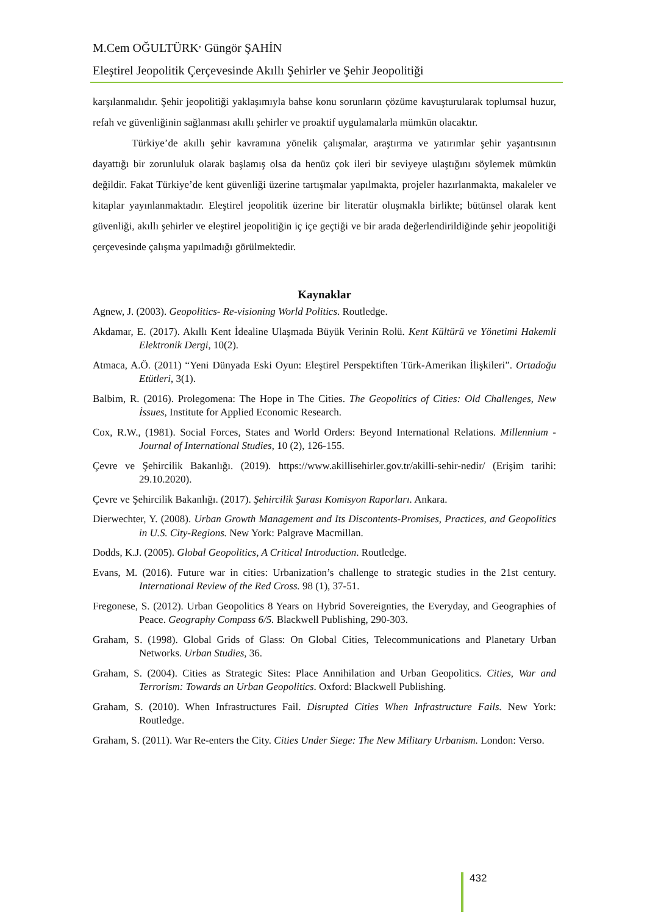M.Cem OĞULTÜRK<sup>,</sup> Güngör ŞAHİN
Eleştirel Jeopolitik Çerçevesinde Akıllı Şehirler ve Şehir Jeopolitiği
karşılanmalıdır. Şehir jeopolitiği yaklaşımıyla bahse konu sorunların çözüme kavuşturularak toplumsal huzur, refah ve güvenliğinin sağlanması akıllı şehirler ve proaktif uygulamalarla mümkün olacaktır.
Türkiye’de akıllı şehir kavramına yönelik çalışmalar, araştırma ve yatırımlar şehir yaşantısının dayattığı bir zorunluluk olarak başlamış olsa da henüz çok ileri bir seviyeye ulaştığını söylemek mümkün değildir. Fakat Türkiye’de kent güvenliği üzerine tartışmalar yapılmakta, projeler hazırlanmakta, makaleler ve kitaplar yayınlanmaktadır. Eleştirel jeopolitik üzerine bir literatür oluşmakla birlikte; bütünsel olarak kent güvenliği, akıllı şehirler ve eleştirel jeopolitiğin iç içe geçtiği ve bir arada değerlendirildiğinde şehir jeopolitiği çerçevesinde çalışma yapılmadığı görülmektedir.
Kaynaklar
Agnew, J. (2003). Geopolitics- Re-visioning World Politics. Routledge.
Akdamar, E. (2017). Akıllı Kent İdealine Ulaşmada Büyük Verinin Rolü. Kent Kültürü ve Yönetimi Hakemli Elektronik Dergi, 10(2).
Atmaca, A.Ö. (2011) “Yeni Dünyada Eski Oyun: Eleştirel Perspektiften Türk-Amerikan İlişkileri”. Ortadoğu Etütleri, 3(1).
Balbim, R. (2016). Prolegomena: The Hope in The Cities. The Geopolitics of Cities: Old Challenges, New İssues, Institute for Applied Economic Research.
Cox, R.W., (1981). Social Forces, States and World Orders: Beyond International Relations. Millennium - Journal of International Studies, 10 (2), 126-155.
Çevre ve Şehircilik Bakanlığı. (2019). https://www.akillisehirler.gov.tr/akilli-sehir-nedir/ (Erişim tarihi: 29.10.2020).
Çevre ve Şehircilik Bakanlığı. (2017). Şehircilik Şurası Komisyon Raporları. Ankara.
Dierwechter, Y. (2008). Urban Growth Management and Its Discontents-Promises, Practices, and Geopolitics in U.S. City-Regions. New York: Palgrave Macmillan.
Dodds, K.J. (2005). Global Geopolitics, A Critical Introduction. Routledge.
Evans, M. (2016). Future war in cities: Urbanization’s challenge to strategic studies in the 21st century. International Review of the Red Cross. 98 (1), 37-51.
Fregonese, S. (2012). Urban Geopolitics 8 Years on Hybrid Sovereignties, the Everyday, and Geographies of Peace. Geography Compass 6/5. Blackwell Publishing, 290-303.
Graham, S. (1998). Global Grids of Glass: On Global Cities, Telecommunications and Planetary Urban Networks. Urban Studies, 36.
Graham, S. (2004). Cities as Strategic Sites: Place Annihilation and Urban Geopolitics. Cities, War and Terrorism: Towards an Urban Geopolitics. Oxford: Blackwell Publishing.
Graham, S. (2010). When Infrastructures Fail. Disrupted Cities When Infrastructure Fails. New York: Routledge.
Graham, S. (2011). War Re-enters the City. Cities Under Siege: The New Military Urbanism. London: Verso.
432